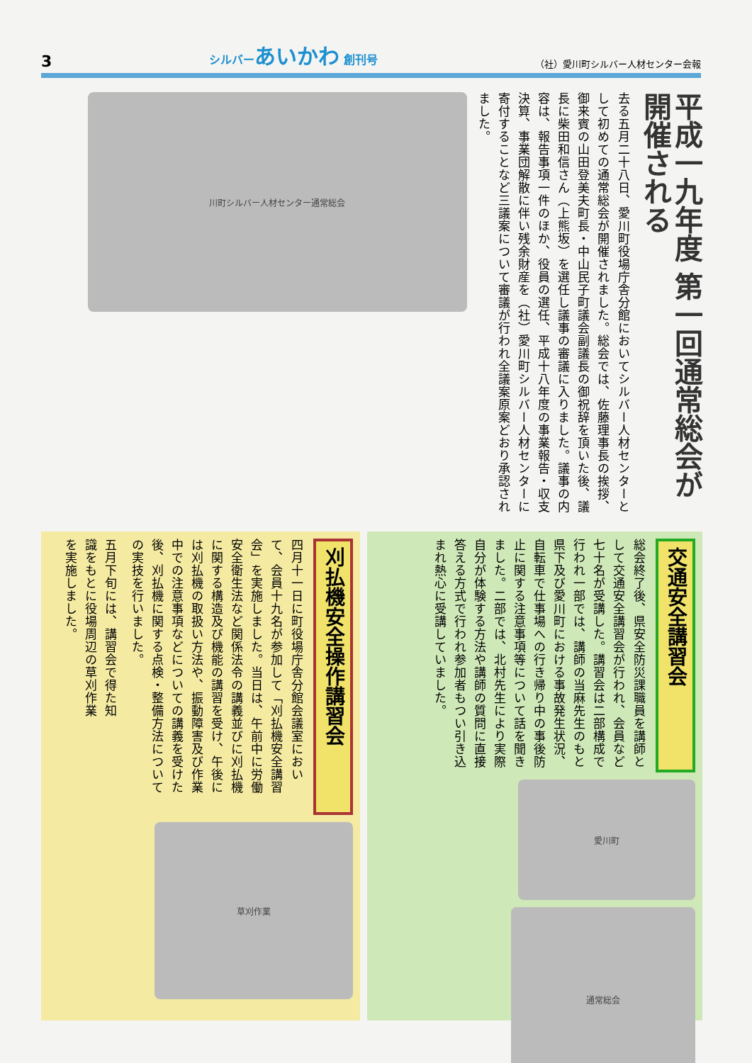3 シルバーあいかわ 創刊号 （社）愛川町シルバー人材センター会報
平成一九年度 第一回通常総会が開催される
去る五月二十八日、愛川町役場庁舎分館においてシルバー人材センターとして初めての通常総会が開催されました。総会では、佐藤理事長の挨拶、御来賓の山田登美夫町長・中山民子町議会副議長の御祝辞を頂いた後、議長に柴田和信さん（上熊坂）を選任し議事の審議に入りました。議事の内容は、報告事項一件のほか、役員の選任、平成十八年度の事業報告・収支決算、事業団解散に伴い残余財産を（社）愛川町シルバー人材センターに寄付することなど三議案について審議が行われ全議案原案どおり承認されました。
川町シルバー人材センター通常総会
刈払機安全操作講習会
四月十一日に町役場庁舎分館会議室において、会員十九名が参加して「刈払機安全講習会」を実施しました。当日は、午前中に労働安全衛生法など関係法令の講義並びに刈払機に関する構造及び機能の講習を受け、午後には刈払機の取扱い方法や、振動障害及び作業中での注意事項などについての講義を受けた後、刈払機に関する点検・整備方法についての実技を行いました。
五月下旬には、講習会で得た知識をもとに役場周辺の草刈作業を実施しました。
草刈作業
交通安全講習会
総会終了後、県安全防災課職員を講師として交通安全講習会が行われ、会員など七十名が受講した。講習会は二部構成で行われ一部では、講師の当麻先生のもと県下及び愛川町における事故発生状況、自転車で仕事場への行き帰り中の事後防止に関する注意事項等について話を聞きました。二部では、北村先生により実際自分が体験する方法や講師の質問に直接答える方式で行われ参加者もつい引き込まれ熱心に受講していました。
愛川町
通常総会